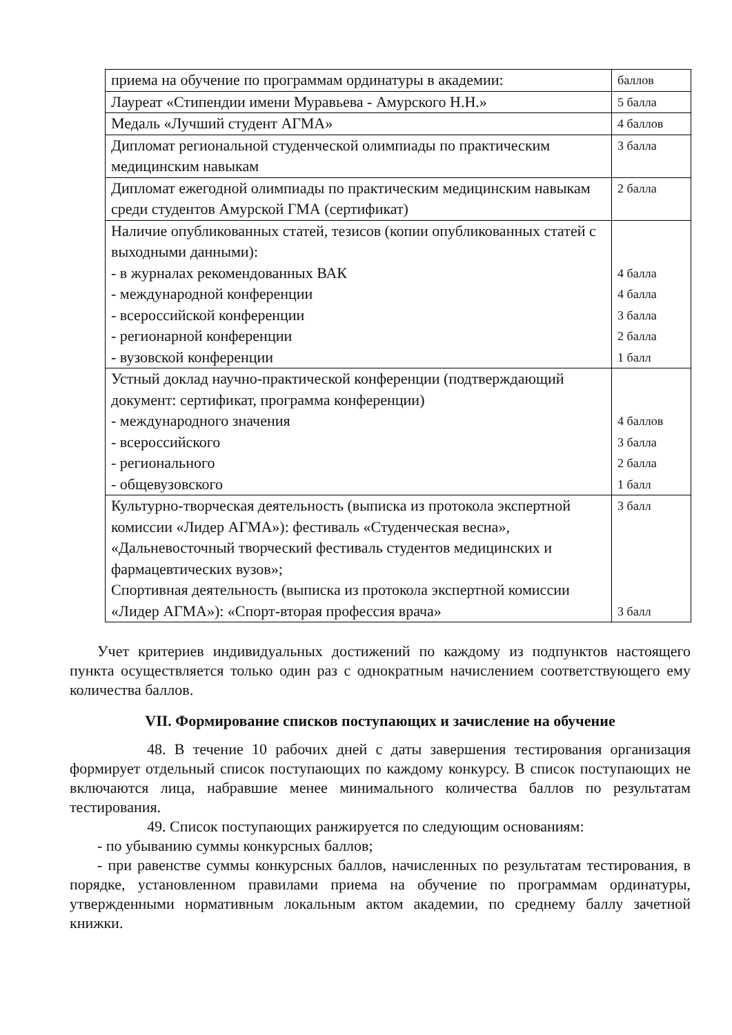| приема на обучение по программам ординатуры в академии: | баллов |
| Лауреат «Стипендии имени Муравьева - Амурского Н.Н.» | 5 балла |
| Медаль «Лучший студент АГМА» | 4 баллов |
| Дипломат региональной студенческой олимпиады по практическим медицинским навыкам | 3 балла |
| Дипломат ежегодной олимпиады по практическим медицинским навыкам среди студентов Амурской ГМА (сертификат) | 2 балла |
| Наличие опубликованных статей, тезисов (копии опубликованных статей с выходными данными): - в журналах рекомендованных ВАК - международной конференции - всероссийской конференции - регионарной конференции - вузовской конференции | 4 балла 4 балла 3 балла 2 балла 1 балл |
| Устный доклад научно-практической конференции (подтверждающий документ: сертификат, программа конференции) - международного значения - всероссийского - регионального - общевузовского | 4 баллов 3 балла 2 балла 1 балл |
| Культурно-творческая деятельность (выписка из протокола экспертной комиссии «Лидер АГМА»): фестиваль «Студенческая весна», «Дальневосточный творческий фестиваль студентов медицинских и фармацевтических вузов»; Спортивная деятельность (выписка из протокола экспертной комиссии «Лидер АГМА»): «Спорт-вторая профессия врача» | 3 балл 3 балл |
Учет критериев индивидуальных достижений по каждому из подпунктов настоящего пункта осуществляется только один раз с однократным начислением соответствующего ему количества баллов.
VII. Формирование списков поступающих и зачисление на обучение
48. В течение 10 рабочих дней с даты завершения тестирования организация формирует отдельный список поступающих по каждому конкурсу. В список поступающих не включаются лица, набравшие менее минимального количества баллов по результатам тестирования.
49. Список поступающих ранжируется по следующим основаниям:
- по убыванию суммы конкурсных баллов;
- при равенстве суммы конкурсных баллов, начисленных по результатам тестирования, в порядке, установленном правилами приема на обучение по программам ординатуры, утвержденными нормативным локальным актом академии, по среднему баллу зачетной книжки.